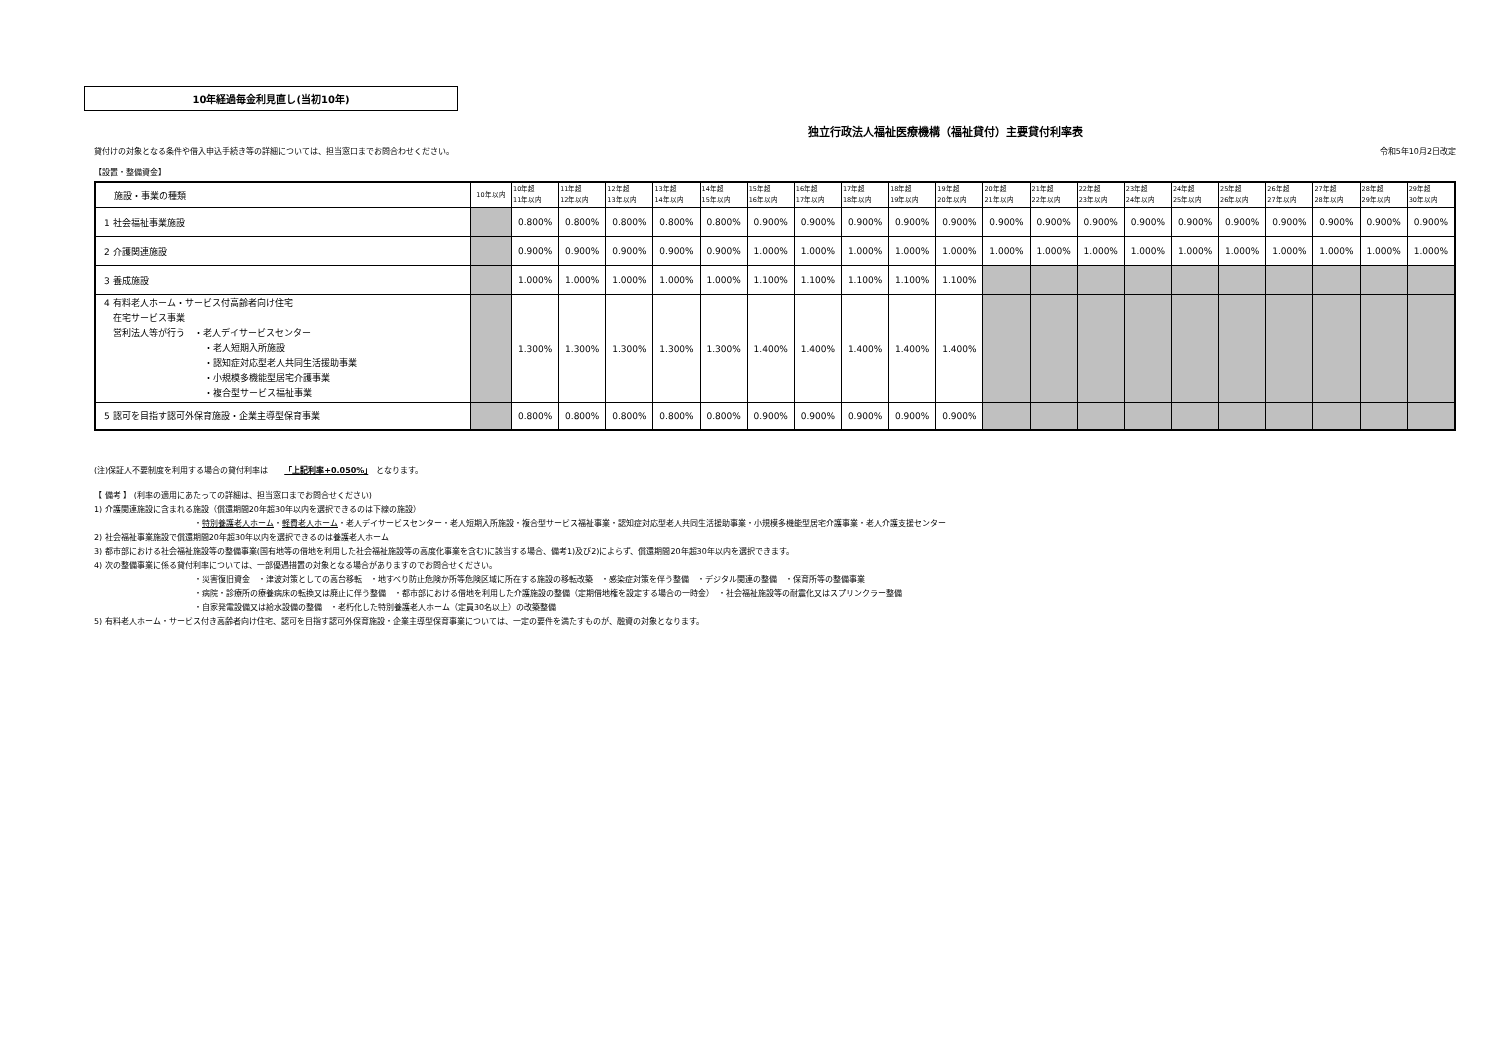10年経過毎金利見直し(当初10年)
独立行政法人福祉医療機構（福祉貸付）主要貸付利率表
貸付けの対象となる条件や借入申込手続き等の詳細については、担当窓口までお問合わせください。 令和5年10月2日改定
【設置・整備資金】
| 施設・事業の種類 | 10年以内 | 10年超 11年以内 | 11年超 12年以内 | 12年超 13年以内 | 13年超 14年以内 | 14年超 15年以内 | 15年超 16年以内 | 16年超 17年以内 | 17年超 18年以内 | 18年超 19年以内 | 19年超 20年以内 | 20年超 21年以内 | 21年超 22年以内 | 22年超 23年以内 | 23年超 24年以内 | 24年超 25年以内 | 25年超 26年以内 | 26年超 27年以内 | 27年超 28年以内 | 28年超 29年以内 | 29年超 30年以内 |
| --- | --- | --- | --- | --- | --- | --- | --- | --- | --- | --- | --- | --- | --- | --- | --- | --- | --- | --- | --- | --- | --- |
| 1 社会福祉事業施設 | | 0.800% | 0.800% | 0.800% | 0.800% | 0.800% | 0.900% | 0.900% | 0.900% | 0.900% | 0.900% | 0.900% | 0.900% | 0.900% | 0.900% | 0.900% | 0.900% | 0.900% | 0.900% | 0.900% | 0.900% |
| 2 介護関連施設 | | 0.900% | 0.900% | 0.900% | 0.900% | 0.900% | 1.000% | 1.000% | 1.000% | 1.000% | 1.000% | 1.000% | 1.000% | 1.000% | 1.000% | 1.000% | 1.000% | 1.000% | 1.000% | 1.000% | 1.000% |
| 3 養成施設 | | 1.000% | 1.000% | 1.000% | 1.000% | 1.000% | 1.100% | 1.100% | 1.100% | 1.100% | 1.100% | | | | | | | | | | |
| 4 有料老人ホーム・サービス付高齢者向け住宅 在宅サービス事業 営利法人等が行う ・老人デイサービスセンター ・老人短期入所施設 ・認知症対応型老人共同生活援助事業 ・小規模多機能型居宅介護事業 ・複合型サービス福祉事業 | | 1.300% | 1.300% | 1.300% | 1.300% | 1.300% | 1.400% | 1.400% | 1.400% | 1.400% | 1.400% | | | | | | | | | | |
| 5 認可を目指す認可外保育施設・企業主導型保育事業 | | 0.800% | 0.800% | 0.800% | 0.800% | 0.800% | 0.900% | 0.900% | 0.900% | 0.900% | 0.900% | | | | | | | | | | |
(注)保証人不要制度を利用する場合の貸付利率は　　「上記利率+0.050%」　となります。
【 備考 】 (利率の適用にあたっての詳細は、担当窓口までお問合せください)
1) 介護関連施設に含まれる施設（償還期間20年超30年以内を選択できるのは下線の施設）
・特別養護老人ホーム・軽費老人ホーム・老人デイサービスセンター・老人短期入所施設・複合型サービス福祉事業・認知症対応型老人共同生活援助事業・小規模多機能型居宅介護事業・老人介護支援センター
2) 社会福祉事業施設で償還期間20年超30年以内を選択できるのは養護老人ホーム
3) 都市部における社会福祉施設等の整備事業(国有地等の借地を利用した社会福祉施設等の高度化事業を含む)に該当する場合、備考1)及び2)によらず、償還期間20年超30年以内を選択できます。
4) 次の整備事業に係る貸付利率については、一部優遇措置の対象となる場合がありますのでお問合せください。
・災害復旧資金　・津波対策としての高台移転　・地すべり防止危険か所等危険区域に所在する施設の移転改築　・感染症対策を伴う整備　・デジタル関連の整備　・保育所等の整備事業
・病院・診療所の療養病床の転換又は廃止に伴う整備　・都市部における借地を利用した介護施設の整備（定期借地権を設定する場合の一時金）　・社会福祉施設等の耐震化又はスプリンクラー整備
・自家発電設備又は給水設備の整備　・老朽化した特別養護老人ホーム（定員30名以上）の改築整備
5) 有料老人ホーム・サービス付き高齢者向け住宅、認可を目指す認可外保育施設・企業主導型保育事業については、一定の要件を満たすものが、融資の対象となります。